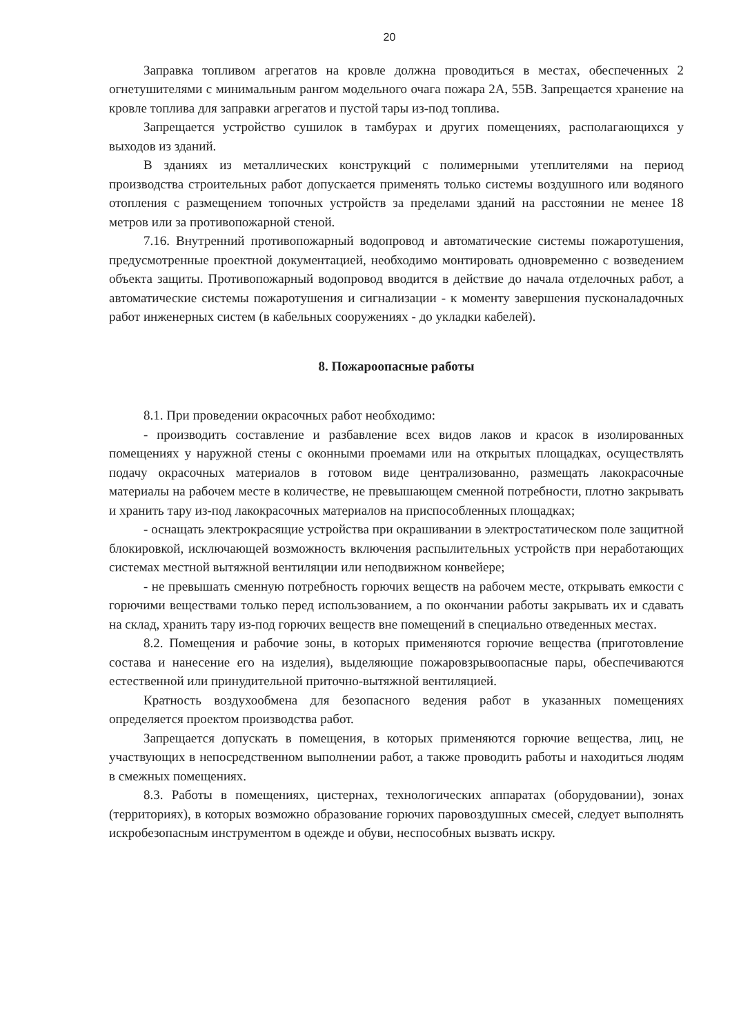20
Заправка топливом агрегатов на кровле должна проводиться в местах, обеспеченных 2 огнетушителями с минимальным рангом модельного очага пожара 2А, 55В. Запрещается хранение на кровле топлива для заправки агрегатов и пустой тары из-под топлива.
Запрещается устройство сушилок в тамбурах и других помещениях, располагающихся у выходов из зданий.
В зданиях из металлических конструкций с полимерными утеплителями на период производства строительных работ допускается применять только системы воздушного или водяного отопления с размещением топочных устройств за пределами зданий на расстоянии не менее 18 метров или за противопожарной стеной.
7.16. Внутренний противопожарный водопровод и автоматические системы пожаротушения, предусмотренные проектной документацией, необходимо монтировать одновременно с возведением объекта защиты. Противопожарный водопровод вводится в действие до начала отделочных работ, а автоматические системы пожаротушения и сигнализации - к моменту завершения пусконаладочных работ инженерных систем (в кабельных сооружениях - до укладки кабелей).
8. Пожароопасные работы
8.1. При проведении окрасочных работ необходимо:
- производить составление и разбавление всех видов лаков и красок в изолированных помещениях у наружной стены с оконными проемами или на открытых площадках, осуществлять подачу окрасочных материалов в готовом виде централизованно, размещать лакокрасочные материалы на рабочем месте в количестве, не превышающем сменной потребности, плотно закрывать и хранить тару из-под лакокрасочных материалов на приспособленных площадках;
- оснащать электрокрасящие устройства при окрашивании в электростатическом поле защитной блокировкой, исключающей возможность включения распылительных устройств при неработающих системах местной вытяжной вентиляции или неподвижном конвейере;
- не превышать сменную потребность горючих веществ на рабочем месте, открывать емкости с горючими веществами только перед использованием, а по окончании работы закрывать их и сдавать на склад, хранить тару из-под горючих веществ вне помещений в специально отведенных местах.
8.2. Помещения и рабочие зоны, в которых применяются горючие вещества (приготовление состава и нанесение его на изделия), выделяющие пожаровзрывоопасные пары, обеспечиваются естественной или принудительной приточно-вытяжной вентиляцией.
Кратность воздухообмена для безопасного ведения работ в указанных помещениях определяется проектом производства работ.
Запрещается допускать в помещения, в которых применяются горючие вещества, лиц, не участвующих в непосредственном выполнении работ, а также проводить работы и находиться людям в смежных помещениях.
8.3. Работы в помещениях, цистернах, технологических аппаратах (оборудовании), зонах (территориях), в которых возможно образование горючих паровоздушных смесей, следует выполнять искробезопасным инструментом в одежде и обуви, неспособных вызвать искру.